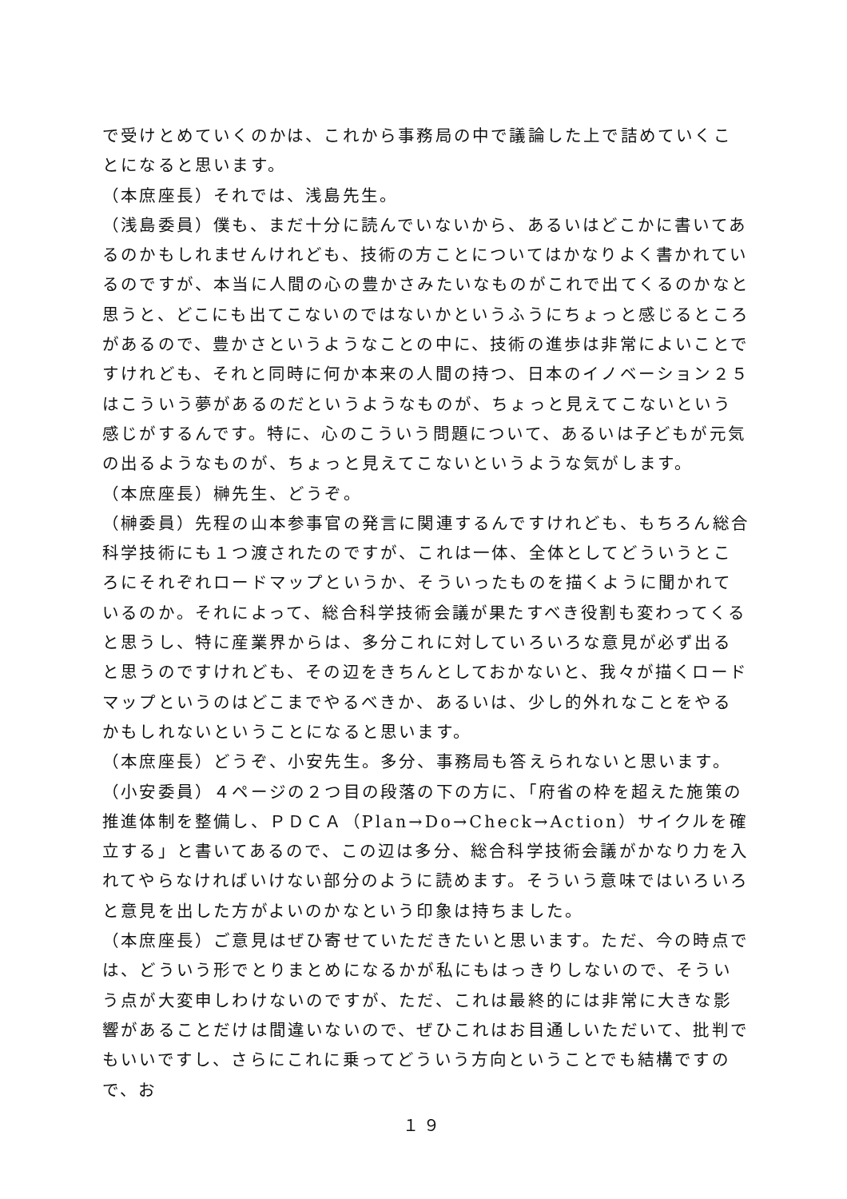で受けとめていくのかは、これから事務局の中で議論した上で詰めていくことになると思います。
（本庶座長）それでは、浅島先生。
（浅島委員）僕も、まだ十分に読んでいないから、あるいはどこかに書いてあるのかもしれませんけれども、技術の方ことについてはかなりよく書かれているのですが、本当に人間の心の豊かさみたいなものがこれで出てくるのかなと思うと、どこにも出てこないのではないかというふうにちょっと感じるところがあるので、豊かさというようなことの中に、技術の進歩は非常によいことですけれども、それと同時に何か本来の人間の持つ、日本のイノベーション２５はこういう夢があるのだというようなものが、ちょっと見えてこないという感じがするんです。特に、心のこういう問題について、あるいは子どもが元気の出るようなものが、ちょっと見えてこないというような気がします。
（本庶座長）榊先生、どうぞ。
（榊委員）先程の山本参事官の発言に関連するんですけれども、もちろん総合科学技術にも１つ渡されたのですが、これは一体、全体としてどういうところにそれぞれロードマップというか、そういったものを描くように聞かれているのか。それによって、総合科学技術会議が果たすべき役割も変わってくると思うし、特に産業界からは、多分これに対していろいろな意見が必ず出ると思うのですけれども、その辺をきちんとしておかないと、我々が描くロードマップというのはどこまでやるべきか、あるいは、少し的外れなことをやるかもしれないということになると思います。
（本庶座長）どうぞ、小安先生。多分、事務局も答えられないと思います。
（小安委員）４ページの２つ目の段落の下の方に、「府省の枠を超えた施策の推進体制を整備し、ＰＤＣＡ（Plan→Do→Check→Action）サイクルを確立する」と書いてあるので、この辺は多分、総合科学技術会議がかなり力を入れてやらなければいけない部分のように読めます。そういう意味ではいろいろと意見を出した方がよいのかなという印象は持ちました。
（本庶座長）ご意見はぜひ寄せていただきたいと思います。ただ、今の時点では、どういう形でとりまとめになるかが私にもはっきりしないので、そういう点が大変申しわけないのですが、ただ、これは最終的には非常に大きな影響があることだけは間違いないので、ぜひこれはお目通しいただいて、批判でもいいですし、さらにこれに乗ってどういう方向ということでも結構ですので、お
１９